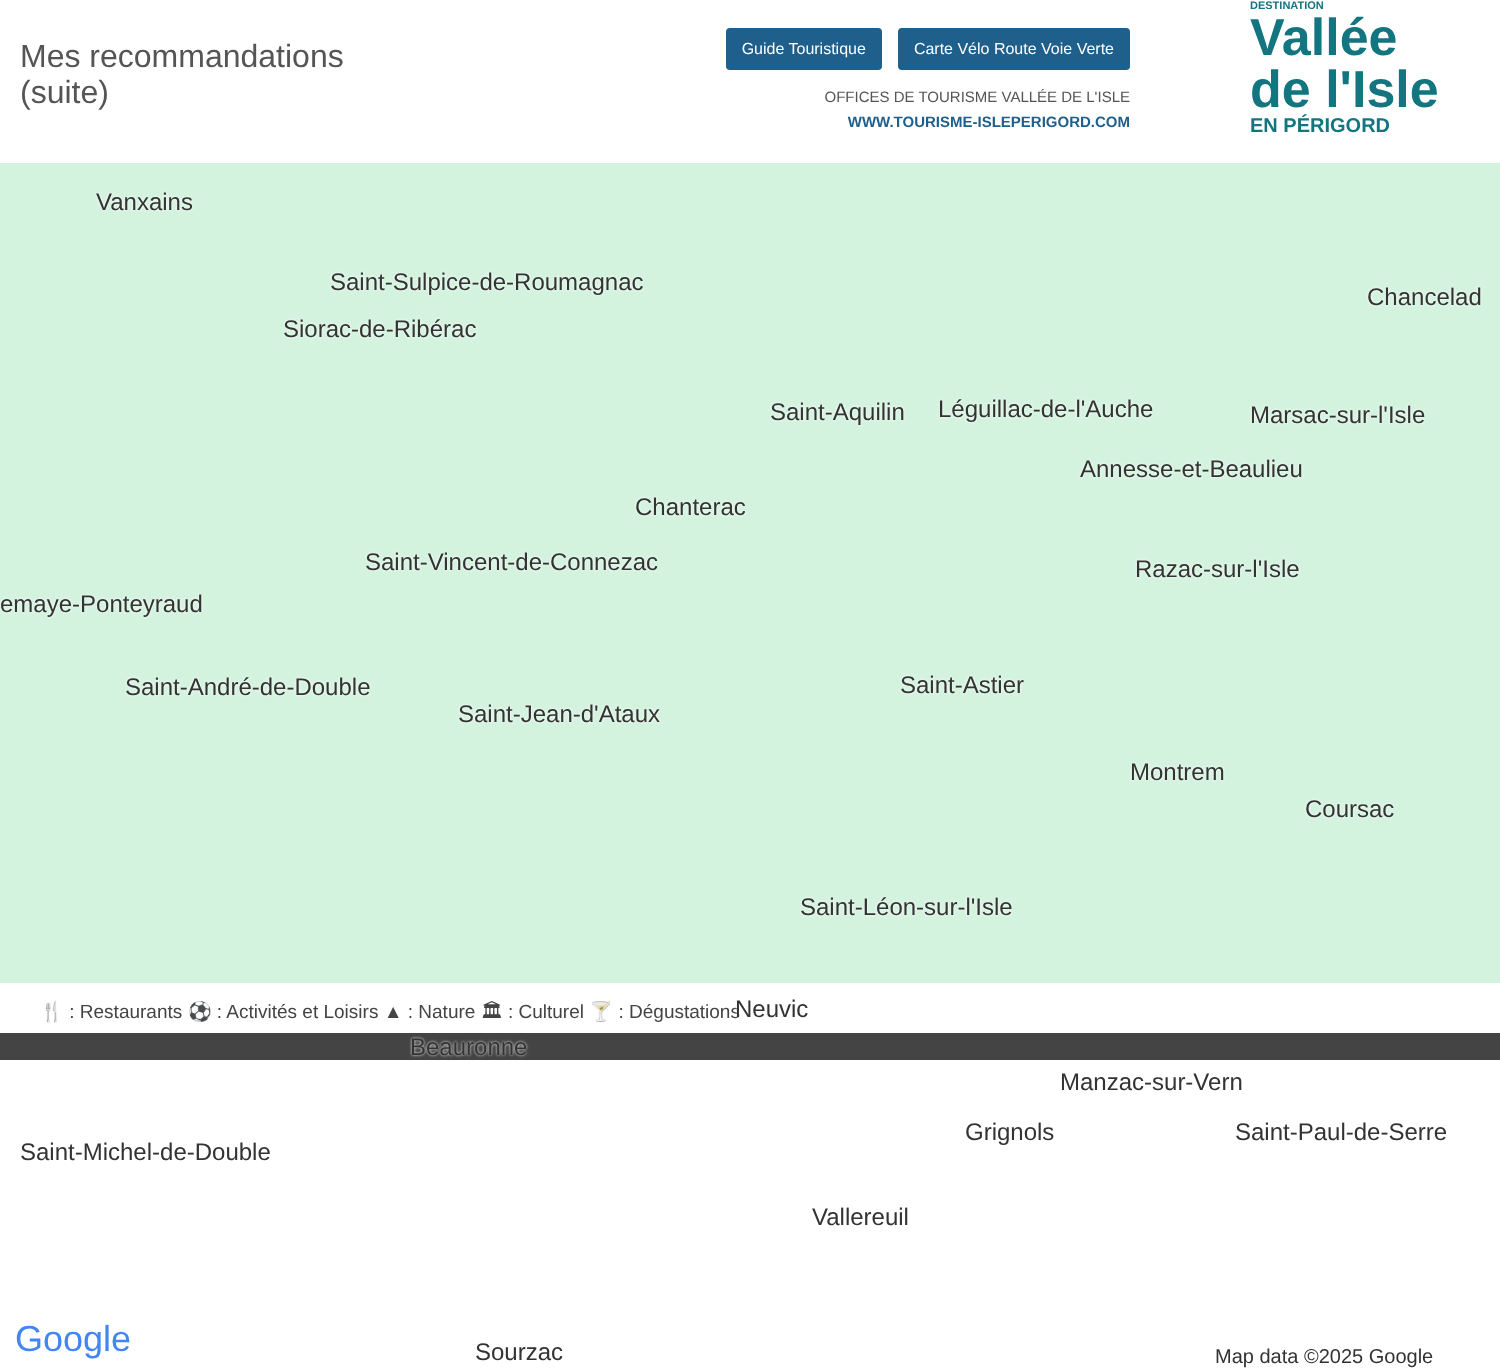Mes recommandations
(suite)
Guide Touristique Carte Vélo Route Voie Verte
OFFICES DE TOURISME VALLÉE DE L'ISLE
WWW.TOURISME-ISLEPERIGORD.COM
DESTINATION
Vallée
de l'Isle
EN PÉRIGORD
Vanxains
Saint-Sulpice-de-Roumagnac
Siorac-de-Ribérac
Saint-Aquilin Léguillac-de-l'Auche Marsac-sur-l'Isle
Chancelad
Annesse-et-Beaulieu
Chanterac
Saint-Vincent-de-Connezac
emaye-Ponteyraud
Razac-sur-l'Isle
Saint-André-de-Double
Saint-Jean-d'Ataux
Saint-Astier
Montrem
Coursac
Saint-Léon-sur-l'Isle
Neuvic
Beauronne
Manzac-sur-Vern
Grignols Saint-Paul-de-Serre
Saint-Michel-de-Double
Vallereuil
Sourzac Google Map data ©2025 Google
🍴 : Restaurants ⚽ : Activités et Loisirs ▲ : Nature 🏛 : Culturel 🍸 : Dégustations